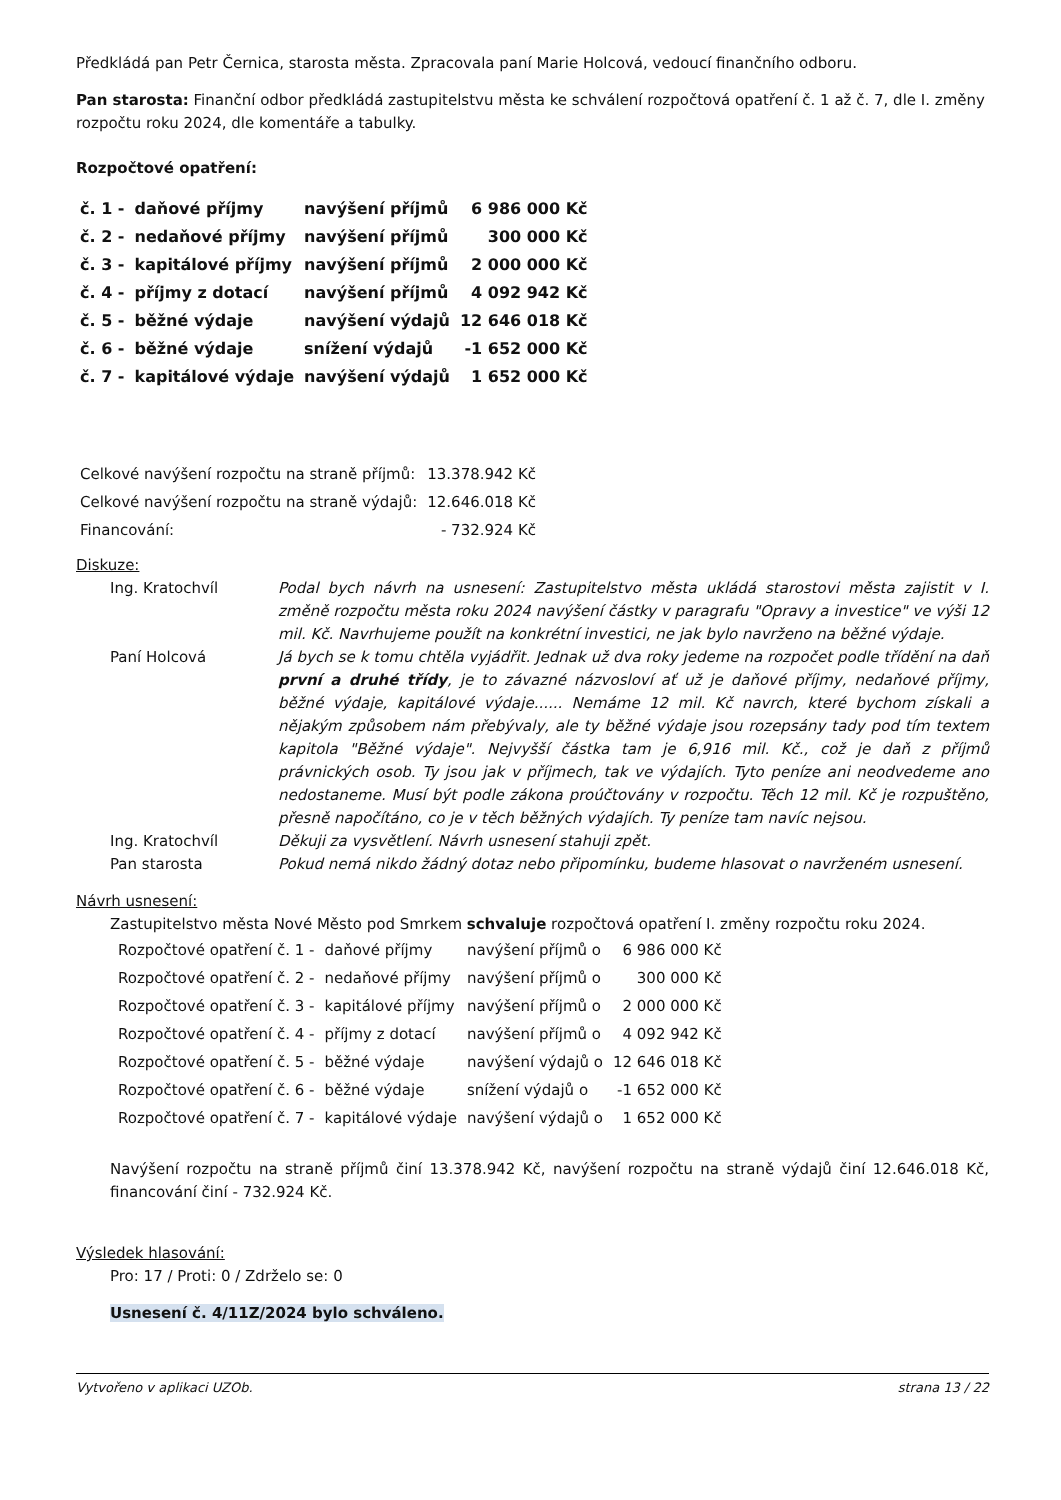Předkládá pan Petr Černica, starosta města. Zpracovala paní Marie Holcová, vedoucí finančního odboru.
Pan starosta: Finanční odbor předkládá zastupitelstvu města ke schválení rozpočtová opatření č. 1 až č. 7, dle I. změny rozpočtu roku 2024, dle komentáře a tabulky.
Rozpočtové opatření:
| č. 1 - | daňové příjmy | navýšení příjmů | 6 986 000 Kč |
| č. 2 - | nedaňové příjmy | navýšení příjmů | 300 000 Kč |
| č. 3 - | kapitálové příjmy | navýšení příjmů | 2 000 000 Kč |
| č. 4 - | příjmy z dotací | navýšení příjmů | 4 092 942 Kč |
| č. 5 - | běžné výdaje | navýšení výdajů | 12 646 018 Kč |
| č. 6 - | běžné výdaje | snížení výdajů | -1 652 000 Kč |
| č. 7 - | kapitálové výdaje | navýšení výdajů | 1 652 000 Kč |
| Celkové navýšení rozpočtu na straně příjmů: | 13.378.942 Kč |
| Celkové navýšení rozpočtu na straně výdajů: | 12.646.018 Kč |
| Financování: | - 732.924 Kč |
Diskuze:
| Ing. Kratochvíl | Podal bych návrh na usnesení: Zastupitelstvo města ukládá starostovi města zajistit v I. změně rozpočtu města roku 2024 navýšení částky v paragrafu "Opravy a investice" ve výši 12 mil. Kč. Navrhujeme použít na konkrétní investici, ne jak bylo navrženo na běžné výdaje. |
| Paní Holcová | Já bych se k tomu chtěla vyjádřit. Jednak už dva roky jedeme na rozpočet podle třídění na daň první a druhé třídy , je to závazné názvosloví ať už je daňové příjmy, nedaňové příjmy, běžné výdaje, kapitálové výdaje...... Nemáme 12 mil. Kč navrch, které bychom získali a nějakým způsobem nám přebývaly, ale ty běžné výdaje jsou rozepsány tady pod tím textem kapitola "Běžné výdaje". Nejvyšší částka tam je 6,916 mil. Kč., což je daň z příjmů právnických osob. Ty jsou jak v příjmech, tak ve výdajích. Tyto peníze ani neodvedeme ano nedostaneme. Musí být podle zákona proúčtovány v rozpočtu. Těch 12 mil. Kč je rozpuštěno, přesně napočítáno, co je v těch běžných výdajích. Ty peníze tam navíc nejsou. |
| Ing. Kratochvíl | Děkuji za vysvětlení. Návrh usnesení stahuji zpět. |
| Pan starosta | Pokud nemá nikdo žádný dotaz nebo připomínku, budeme hlasovat o navrženém usnesení. |
Návrh usnesení:
Zastupitelstvo města Nové Město pod Smrkem schvaluje rozpočtová opatření I. změny rozpočtu roku 2024.
| Rozpočtové opatření č. 1 - | daňové příjmy | navýšení příjmů o | 6 986 000 Kč |
| Rozpočtové opatření č. 2 - | nedaňové příjmy | navýšení příjmů o | 300 000 Kč |
| Rozpočtové opatření č. 3 - | kapitálové příjmy | navýšení příjmů o | 2 000 000 Kč |
| Rozpočtové opatření č. 4 - | příjmy z dotací | navýšení příjmů o | 4 092 942 Kč |
| Rozpočtové opatření č. 5 - | běžné výdaje | navýšení výdajů o | 12 646 018 Kč |
| Rozpočtové opatření č. 6 - | běžné výdaje | snížení výdajů o | -1 652 000 Kč |
| Rozpočtové opatření č. 7 - | kapitálové výdaje | navýšení výdajů o | 1 652 000 Kč |
Navýšení rozpočtu na straně příjmů činí 13.378.942 Kč, navýšení rozpočtu na straně výdajů činí 12.646.018 Kč, financování činí - 732.924 Kč.
Výsledek hlasování:
Pro: 17 / Proti: 0 / Zdrželo se: 0
Usnesení č. 4/11Z/2024 bylo schváleno.
Vytvořeno v aplikaci UZOb. strana 13 / 22